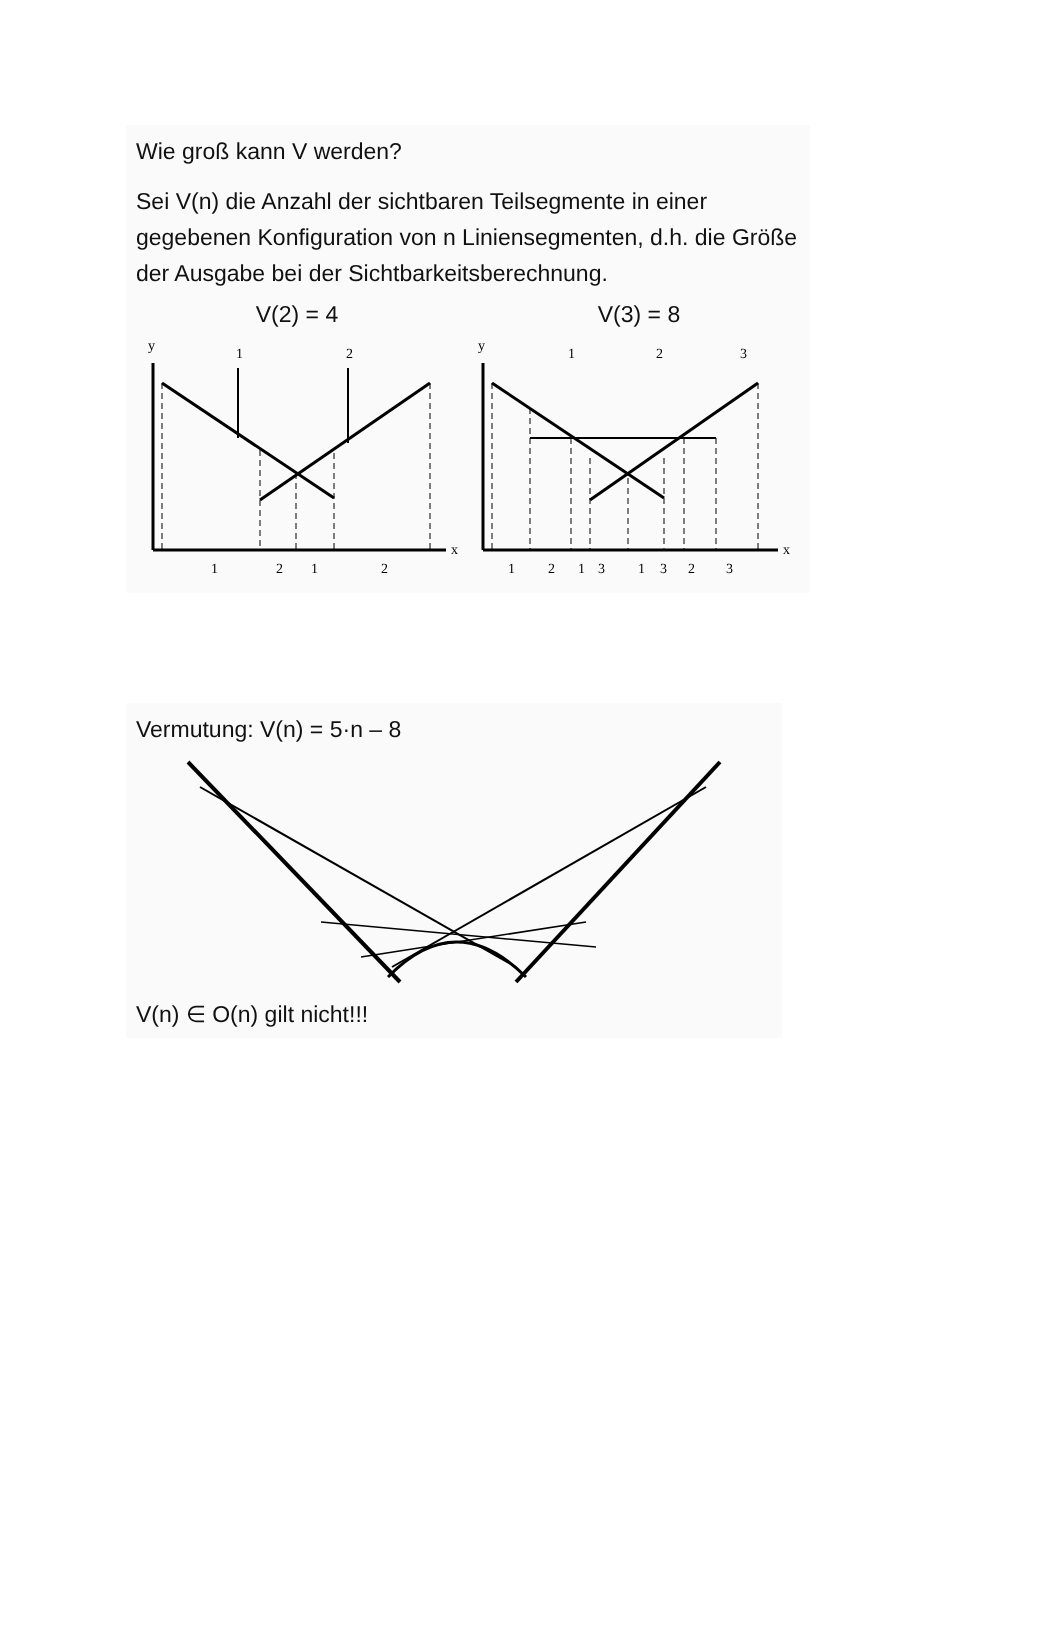Wie groß kann V werden?
Sei V(n) die Anzahl der sichtbaren Teilsegmente in einer gegebenen Konfiguration von n Liniensegmenten, d.h. die Größe der Ausgabe bei der Sichtbarkeitsberechnung.
V(2) = 4
y
x
1
2
1
2
1
2
V(3) = 8
y
x
1
2
3
1
2
1
3
1
3
2
3
Vermutung: V(n) = 5·n – 8
V(n) ∈ O(n) gilt nicht!!!